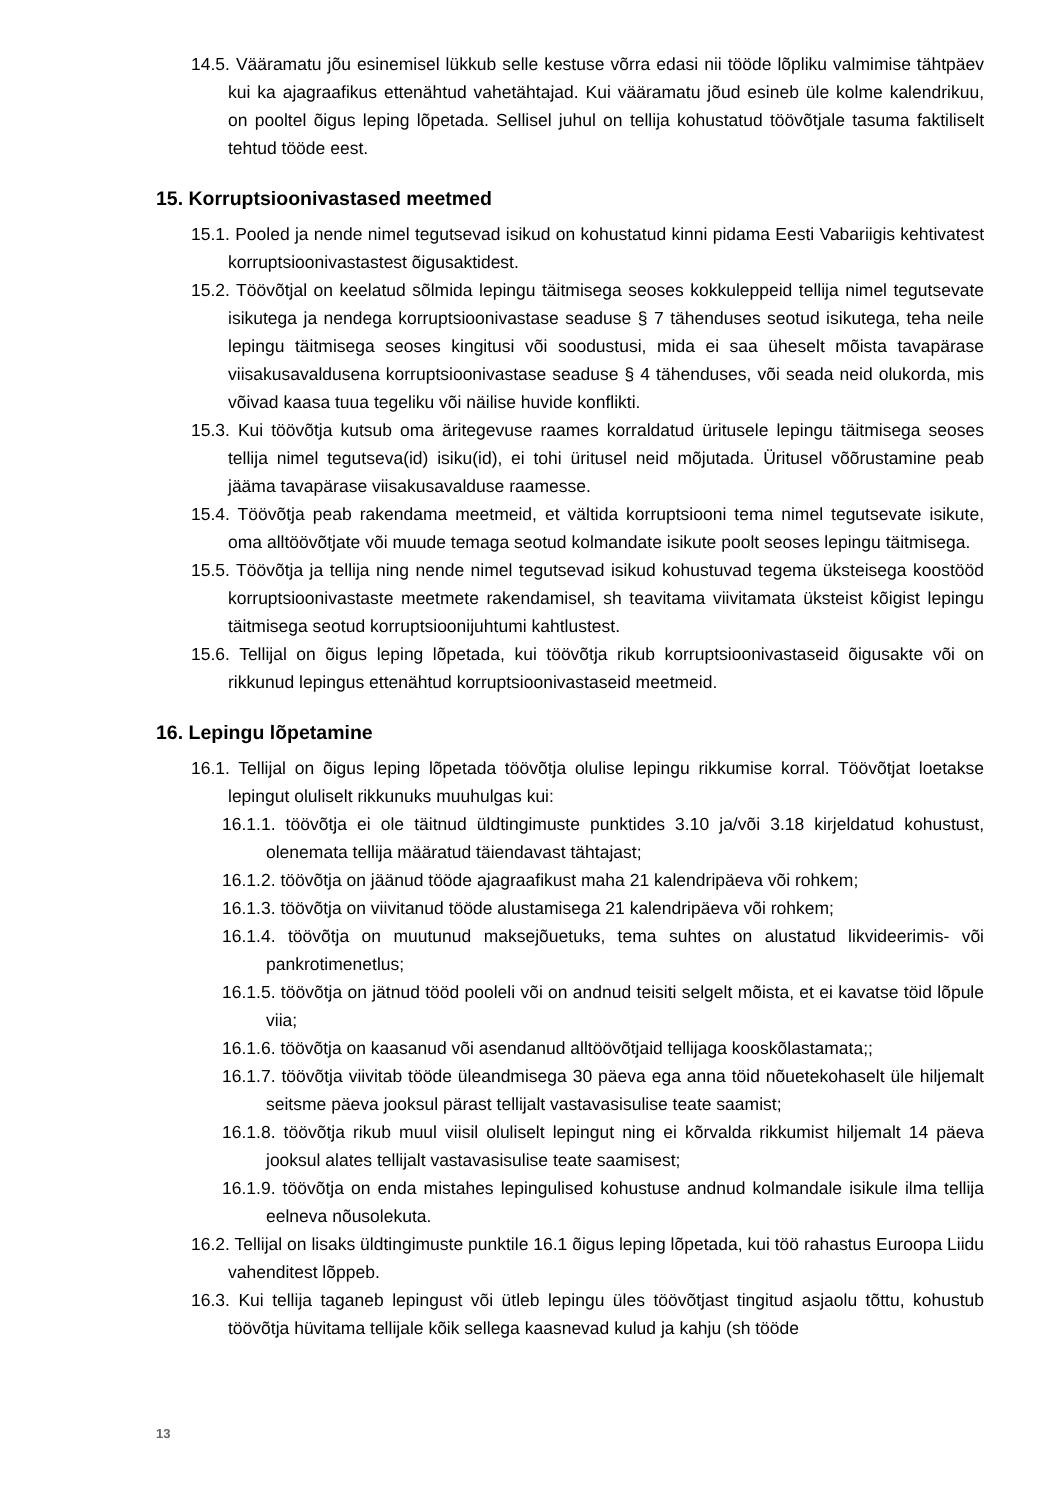14.5. Vääramatu jõu esinemisel lükkub selle kestuse võrra edasi nii tööde lõpliku valmimise tähtpäev kui ka ajagraafikus ettenähtud vahetähtajad. Kui vääramatu jõud esineb üle kolme kalendrikuu, on pooltel õigus leping lõpetada. Sellisel juhul on tellija kohustatud töövõtjale tasuma faktiliselt tehtud tööde eest.
15. Korruptsioonivastased meetmed
15.1. Pooled ja nende nimel tegutsevad isikud on kohustatud kinni pidama Eesti Vabariigis kehtivatest korruptsioonivastastest õigusaktidest.
15.2. Töövõtjal on keelatud sõlmida lepingu täitmisega seoses kokkuleppeid tellija nimel tegutsevate isikutega ja nendega korruptsioonivastase seaduse § 7 tähenduses seotud isikutega, teha neile lepingu täitmisega seoses kingitusi või soodustusi, mida ei saa üheselt mõista tavapärase viisakusavaldusena korruptsioonivastase seaduse § 4 tähenduses, või seada neid olukorda, mis võivad kaasa tuua tegeliku või näilise huvide konflikti.
15.3. Kui töövõtja kutsub oma äritegevuse raames korraldatud üritusele lepingu täitmisega seoses tellija nimel tegutseva(id) isiku(id), ei tohi üritusel neid mõjutada. Üritusel võõrustamine peab jääma tavapärase viisakusavalduse raamesse.
15.4. Töövõtja peab rakendama meetmeid, et vältida korruptsiooni tema nimel tegutsevate isikute, oma alltöövõtjate või muude temaga seotud kolmandate isikute poolt seoses lepingu täitmisega.
15.5. Töövõtja ja tellija ning nende nimel tegutsevad isikud kohustuvad tegema üksteisega koostööd korruptsioonivastaste meetmete rakendamisel, sh teavitama viivitamata üksteist kõigist lepingu täitmisega seotud korruptsioonijuhtumi kahtlustest.
15.6. Tellijal on õigus leping lõpetada, kui töövõtja rikub korruptsioonivastaseid õigusakte või on rikkunud lepingus ettenähtud korruptsioonivastaseid meetmeid.
16. Lepingu lõpetamine
16.1. Tellijal on õigus leping lõpetada töövõtja olulise lepingu rikkumise korral. Töövõtjat loetakse lepingut oluliselt rikkunuks muuhulgas kui:
16.1.1. töövõtja ei ole täitnud üldtingimuste punktides 3.10 ja/või 3.18 kirjeldatud kohustust, olenemata tellija määratud täiendavast tähtajast;
16.1.2. töövõtja on jäänud tööde ajagraafikust maha 21 kalendripäeva või rohkem;
16.1.3. töövõtja on viivitanud tööde alustamisega 21 kalendripäeva või rohkem;
16.1.4. töövõtja on muutunud maksejõuetuks, tema suhtes on alustatud likvideerimis- või pankrotimenetlus;
16.1.5. töövõtja on jätnud tööd pooleli või on andnud teisiti selgelt mõista, et ei kavatse töid lõpule viia;
16.1.6. töövõtja on kaasanud või asendanud alltöövõtjaid tellijaga kooskõlastamata;;
16.1.7. töövõtja viivitab tööde üleandmisega 30 päeva ega anna töid nõuetekohaselt üle hiljemalt seitsme päeva jooksul pärast tellijalt vastavasisulise teate saamist;
16.1.8. töövõtja rikub muul viisil oluliselt lepingut ning ei kõrvalda rikkumist hiljemalt 14 päeva jooksul alates tellijalt vastavasisulise teate saamisest;
16.1.9. töövõtja on enda mistahes lepingulised kohustuse andnud kolmandale isikule ilma tellija eelneva nõusolekuta.
16.2. Tellijal on lisaks üldtingimuste punktile 16.1 õigus leping lõpetada, kui töö rahastus Euroopa Liidu vahenditest lõppeb.
16.3. Kui tellija taganeb lepingust või ütleb lepingu üles töövõtjast tingitud asjaolu tõttu, kohustub töövõtja hüvitama tellijale kõik sellega kaasnevad kulud ja kahju (sh tööde
13